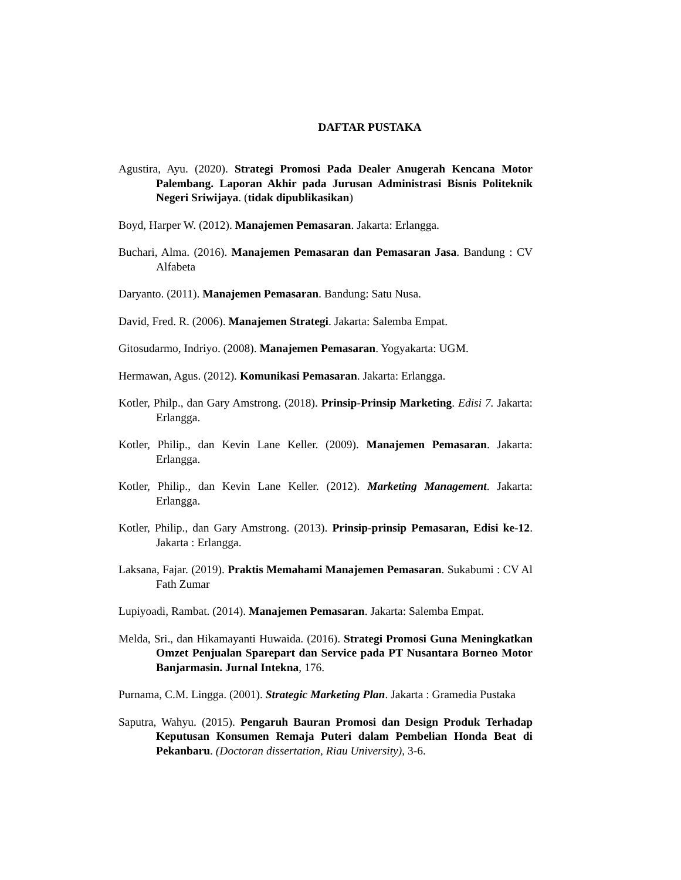DAFTAR PUSTAKA
Agustira, Ayu. (2020). Strategi Promosi Pada Dealer Anugerah Kencana Motor Palembang. Laporan Akhir pada Jurusan Administrasi Bisnis Politeknik Negeri Sriwijaya. (tidak dipublikasikan)
Boyd, Harper W. (2012). Manajemen Pemasaran. Jakarta: Erlangga.
Buchari, Alma. (2016). Manajemen Pemasaran dan Pemasaran Jasa. Bandung : CV Alfabeta
Daryanto. (2011). Manajemen Pemasaran. Bandung: Satu Nusa.
David, Fred. R. (2006). Manajemen Strategi. Jakarta: Salemba Empat.
Gitosudarmo, Indriyo. (2008). Manajemen Pemasaran. Yogyakarta: UGM.
Hermawan, Agus. (2012). Komunikasi Pemasaran. Jakarta: Erlangga.
Kotler, Philp., dan Gary Amstrong. (2018). Prinsip-Prinsip Marketing. Edisi 7. Jakarta: Erlangga.
Kotler, Philip., dan Kevin Lane Keller. (2009). Manajemen Pemasaran. Jakarta: Erlangga.
Kotler, Philip., dan Kevin Lane Keller. (2012). Marketing Management. Jakarta: Erlangga.
Kotler, Philip., dan Gary Amstrong. (2013). Prinsip-prinsip Pemasaran, Edisi ke-12. Jakarta : Erlangga.
Laksana, Fajar. (2019). Praktis Memahami Manajemen Pemasaran. Sukabumi : CV Al Fath Zumar
Lupiyoadi, Rambat. (2014). Manajemen Pemasaran. Jakarta: Salemba Empat.
Melda, Sri., dan Hikamayanti Huwaida. (2016). Strategi Promosi Guna Meningkatkan Omzet Penjualan Sparepart dan Service pada PT Nusantara Borneo Motor Banjarmasin. Jurnal Intekna, 176.
Purnama, C.M. Lingga. (2001). Strategic Marketing Plan. Jakarta : Gramedia Pustaka
Saputra, Wahyu. (2015). Pengaruh Bauran Promosi dan Design Produk Terhadap Keputusan Konsumen Remaja Puteri dalam Pembelian Honda Beat di Pekanbaru. (Doctoran dissertation, Riau University), 3-6.